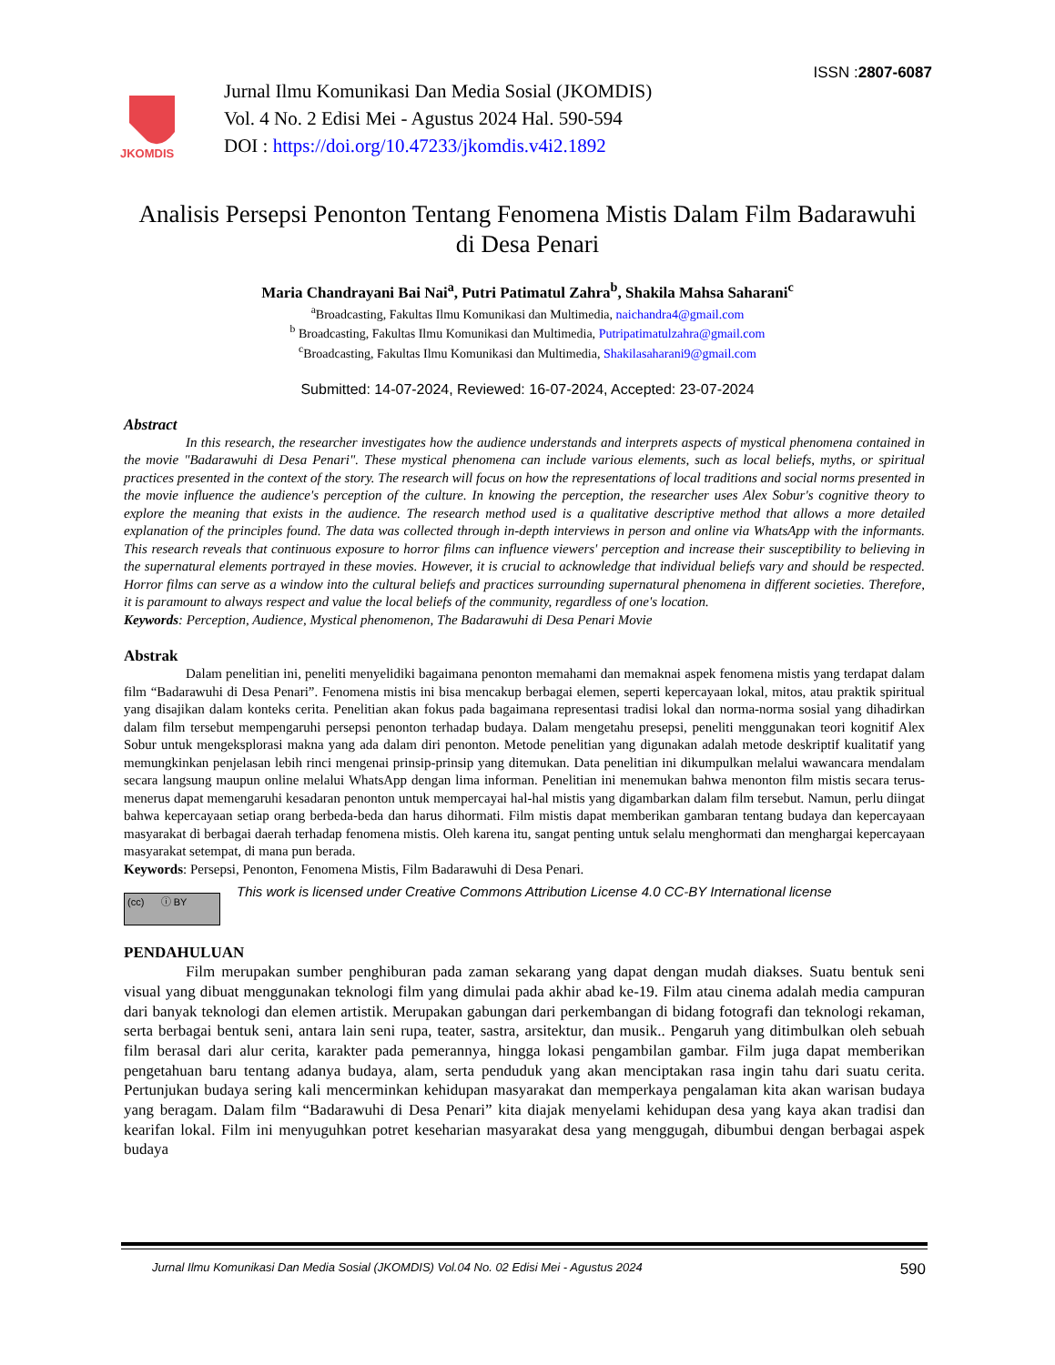ISSN :2807-6087
JKOMDIS
Jurnal Ilmu Komunikasi Dan Media Sosial (JKOMDIS)
Vol. 4 No. 2 Edisi Mei - Agustus 2024 Hal. 590-594
DOI : https://doi.org/10.47233/jkomdis.v4i2.1892
Analisis Persepsi Penonton Tentang Fenomena Mistis Dalam Film Badarawuhi di Desa Penari
Maria Chandrayani Bai Nai<sup>a</sup>, Putri Patimatul Zahra<sup>b</sup>, Shakila Mahsa Saharani<sup>c</sup>
<sup>a</sup> Broadcasting, Fakultas Ilmu Komunikasi dan Multimedia, naichandra4@gmail.com
<sup>b</sup> Broadcasting, Fakultas Ilmu Komunikasi dan Multimedia, Putripatimatulzahra@gmail.com
<sup>c</sup> Broadcasting, Fakultas Ilmu Komunikasi dan Multimedia, Shakilasaharani9@gmail.com
Submitted: 14-07-2024, Reviewed: 16-07-2024, Accepted: 23-07-2024
Abstract
In this research, the researcher investigates how the audience understands and interprets aspects of mystical phenomena contained in the movie "Badarawuhi di Desa Penari". These mystical phenomena can include various elements, such as local beliefs, myths, or spiritual practices presented in the context of the story. The research will focus on how the representations of local traditions and social norms presented in the movie influence the audience's perception of the culture. In knowing the perception, the researcher uses Alex Sobur's cognitive theory to explore the meaning that exists in the audience. The research method used is a qualitative descriptive method that allows a more detailed explanation of the principles found. The data was collected through in-depth interviews in person and online via WhatsApp with the informants. This research reveals that continuous exposure to horror films can influence viewers' perception and increase their susceptibility to believing in the supernatural elements portrayed in these movies. However, it is crucial to acknowledge that individual beliefs vary and should be respected. Horror films can serve as a window into the cultural beliefs and practices surrounding supernatural phenomena in different societies. Therefore, it is paramount to always respect and value the local beliefs of the community, regardless of one's location.
Keywords: Perception, Audience, Mystical phenomenon, The Badarawuhi di Desa Penari Movie
Abstrak
Dalam penelitian ini, peneliti menyelidiki bagaimana penonton memahami dan memaknai aspek fenomena mistis yang terdapat dalam film “Badarawuhi di Desa Penari”. Fenomena mistis ini bisa mencakup berbagai elemen, seperti kepercayaan lokal, mitos, atau praktik spiritual yang disajikan dalam konteks cerita. Penelitian akan fokus pada bagaimana representasi tradisi lokal dan norma-norma sosial yang dihadirkan dalam film tersebut mempengaruhi persepsi penonton terhadap budaya. Dalam mengetahu presepsi, peneliti menggunakan teori kognitif Alex Sobur untuk mengeksplorasi makna yang ada dalam diri penonton. Metode penelitian yang digunakan adalah metode deskriptif kualitatif yang memungkinkan penjelasan lebih rinci mengenai prinsip-prinsip yang ditemukan. Data penelitian ini dikumpulkan melalui wawancara mendalam secara langsung maupun online melalui WhatsApp dengan lima informan. Penelitian ini menemukan bahwa menonton film mistis secara terus-menerus dapat memengaruhi kesadaran penonton untuk mempercayai hal-hal mistis yang digambarkan dalam film tersebut. Namun, perlu diingat bahwa kepercayaan setiap orang berbeda-beda dan harus dihormati. Film mistis dapat memberikan gambaran tentang budaya dan kepercayaan masyarakat di berbagai daerah terhadap fenomena mistis. Oleh karena itu, sangat penting untuk selalu menghormati dan menghargai kepercayaan masyarakat setempat, di mana pun berada.
Keywords: Persepsi, Penonton, Fenomena Mistis, Film Badarawuhi di Desa Penari.
(cc) ⓘ BY
This work is licensed under Creative Commons Attribution License 4.0 CC-BY International license
PENDAHULUAN
Film merupakan sumber penghiburan pada zaman sekarang yang dapat dengan mudah diakses. Suatu bentuk seni visual yang dibuat menggunakan teknologi film yang dimulai pada akhir abad ke-19. Film atau cinema adalah media campuran dari banyak teknologi dan elemen artistik. Merupakan gabungan dari perkembangan di bidang fotografi dan teknologi rekaman, serta berbagai bentuk seni, antara lain seni rupa, teater, sastra, arsitektur, dan musik.. Pengaruh yang ditimbulkan oleh sebuah film berasal dari alur cerita, karakter pada pemerannya, hingga lokasi pengambilan gambar. Film juga dapat memberikan pengetahuan baru tentang adanya budaya, alam, serta penduduk yang akan menciptakan rasa ingin tahu dari suatu cerita. Pertunjukan budaya sering kali mencerminkan kehidupan masyarakat dan memperkaya pengalaman kita akan warisan budaya yang beragam. Dalam film “Badarawuhi di Desa Penari” kita diajak menyelami kehidupan desa yang kaya akan tradisi dan kearifan lokal. Film ini menyuguhkan potret keseharian masyarakat desa yang menggugah, dibumbui dengan berbagai aspek budaya
Jurnal Ilmu Komunikasi Dan Media Sosial (JKOMDIS) Vol.04 No. 02 Edisi Mei - Agustus 2024 590